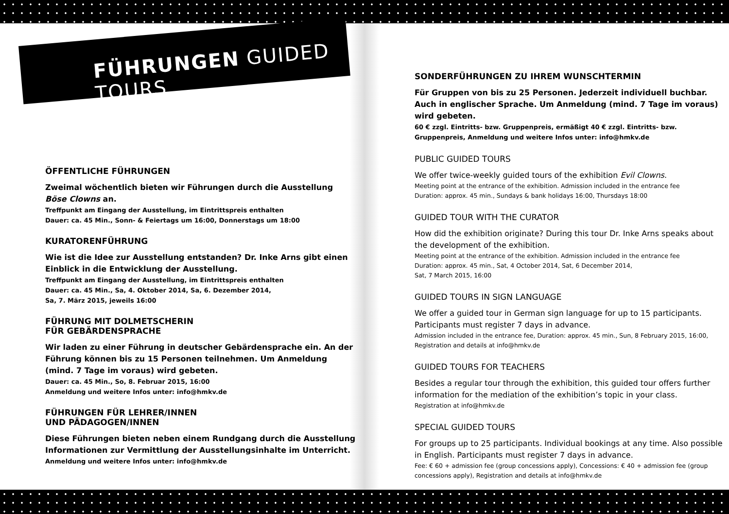FÜHRUNGEN GUIDED TOURS
ÖFFENTLICHE FÜHRUNGEN
Zweimal wöchentlich bieten wir Führungen durch die Ausstellung Böse Clowns an.
Treffpunkt am Eingang der Ausstellung, im Eintrittspreis enthalten
Dauer: ca. 45 Min., Sonn- & Feiertags um 16:00, Donnerstags um 18:00
KURATORENFÜHRUNG
Wie ist die Idee zur Ausstellung entstanden? Dr. Inke Arns gibt einen Einblick in die Entwicklung der Ausstellung.
Treffpunkt am Eingang der Ausstellung, im Eintrittspreis enthalten
Dauer: ca. 45 Min., Sa, 4. Oktober 2014, Sa, 6. Dezember 2014,
Sa, 7. März 2015, jeweils 16:00
FÜHRUNG MIT DOLMETSCHERIN
FÜR GEBÄRDENSPRACHE
Wir laden zu einer Führung in deutscher Gebärdensprache ein. An der Führung können bis zu 15 Personen teilnehmen. Um Anmeldung (mind. 7 Tage im voraus) wird gebeten.
Dauer: ca. 45 Min., So, 8. Februar 2015, 16:00
Anmeldung und weitere Infos unter: info@hmkv.de
FÜHRUNGEN FÜR LEHRER/INNEN
UND PÄDAGOGEN/INNEN
Diese Führungen bieten neben einem Rundgang durch die Ausstellung Informationen zur Vermittlung der Ausstellungs­inhalte im Unterricht.
Anmeldung und weitere Infos unter: info@hmkv.de
SONDERFÜHRUNGEN ZU IHREM WUNSCHTERMIN
Für Gruppen von bis zu 25 Personen. Jederzeit individuell buchbar. Auch in englischer Sprache. Um Anmeldung (mind. 7 Tage im voraus) wird gebeten.
60 € zzgl. Eintritts- bzw. Gruppenpreis, ermäßigt 40 € zzgl. Eintritts- bzw. Gruppenpreis, Anmeldung und weitere Infos unter: info@hmkv.de
PUBLIC GUIDED TOURS
We offer twice-weekly guided tours of the exhibition Evil Clowns.
Meeting point at the entrance of the exhibition. Admission included in the entrance fee
Duration: approx. 45 min., Sundays & bank holidays 16:00, Thursdays 18:00
GUIDED TOUR WITH THE CURATOR
How did the exhibition originate? During this tour Dr. Inke Arns speaks about the development of the exhibition.
Meeting point at the entrance of the exhibition. Admission included in the entrance fee
Duration: approx. 45 min., Sat, 4 October 2014, Sat, 6 December 2014,
Sat, 7 March 2015, 16:00
GUIDED TOURS IN SIGN LANGUAGE
We offer a guided tour in German sign language for up to 15 participants. Participants must register 7 days in advance.
Admission included in the entrance fee, Duration: approx. 45 min., Sun, 8 February 2015, 16:00, Registration and details at info@hmkv.de
GUIDED TOURS FOR TEACHERS
Besides a regular tour through the exhibition, this guided tour offers further information for the mediation of the exhibition’s topic in your class.
Registration at info@hmkv.de
SPECIAL GUIDED TOURS
For groups up to 25 participants. Individual bookings at any time. Also possible in English. Participants must register 7 days in advance.
Fee: € 60 + admission fee (group concessions apply), Concessions: € 40 + admission fee (group concessions apply), Registration and details at info@hmkv.de